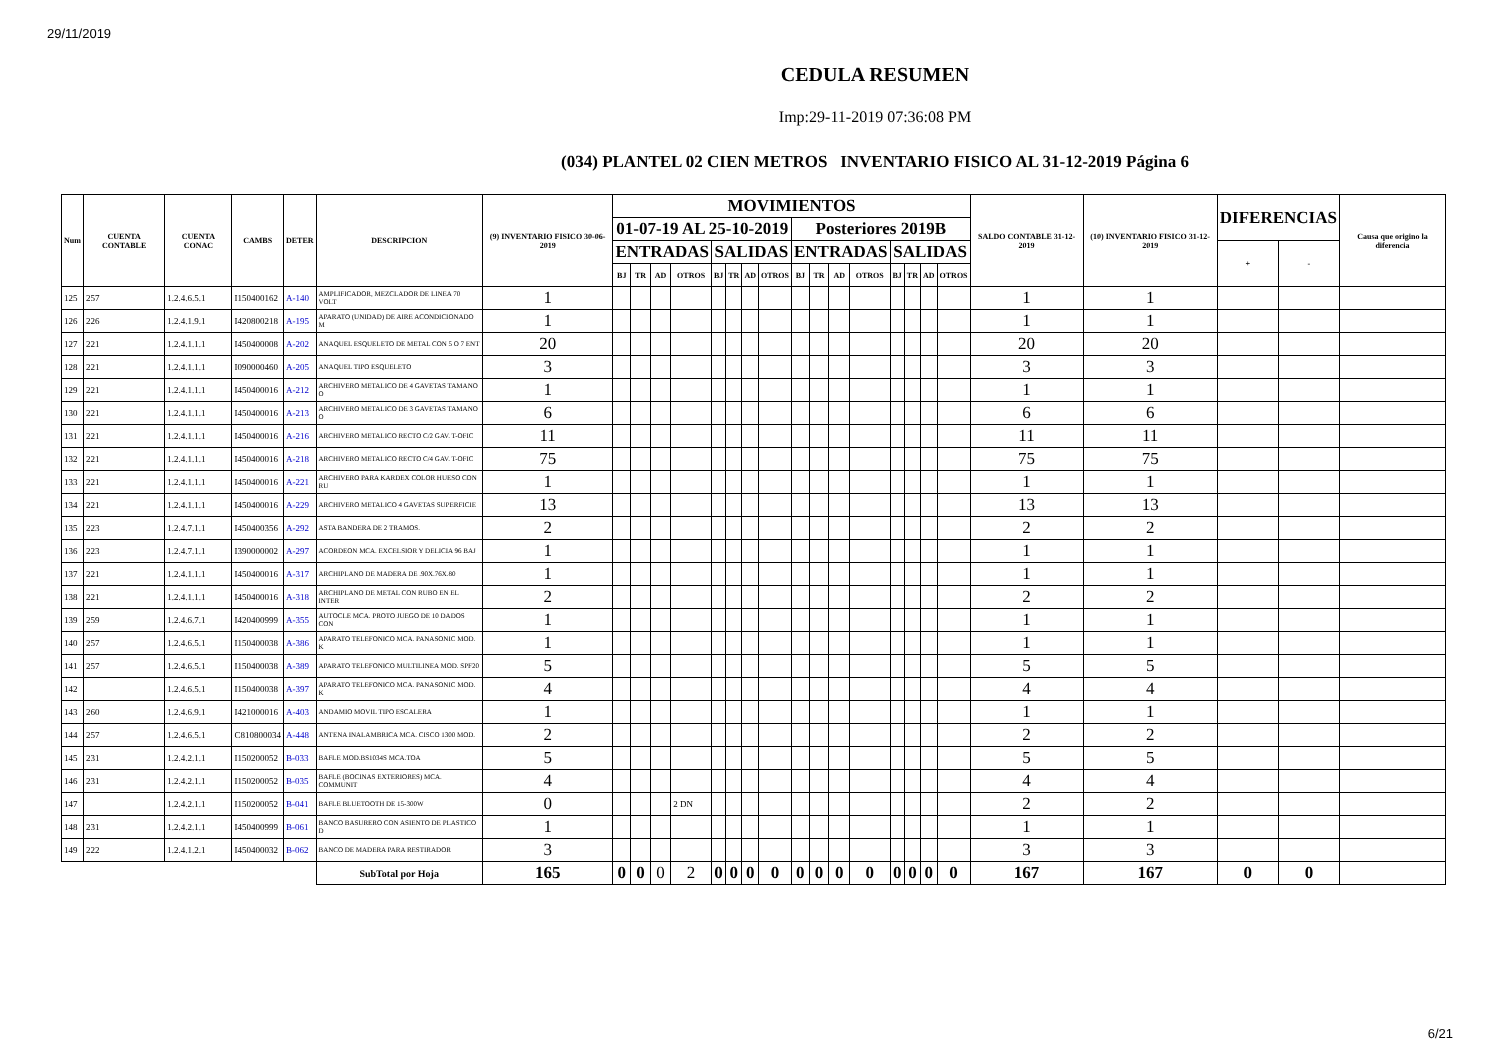29/11/2019
CEDULA RESUMEN
Imp:29-11-2019 07:36:08 PM
(034) PLANTEL 02 CIEN METROS INVENTARIO FISICO AL 31-12-2019 Página 6
| Num | CUENTA CONTABLE | CUENTA CONAC | CAMBS | DETER | DESCRIPCION | (9) INVENTARIO FISICO 30-06-2019 | MOVIMIENTOS | | | | | | | | | | | | | | | | SALDO CONTABLE 31-12-2019 | (10) INVENTARIO FISICO 31-12-2019 | DIFERENCIAS | | Causa que origino la diferencia |
| --- | --- | --- | --- | --- | --- | --- | --- | --- | --- | --- | --- | --- | --- | --- | --- | --- | --- | --- | --- | --- | --- | --- | --- | --- | --- | --- | --- |
| | | | | | | | 01-07-19 AL 25-10-2019 | | | | | | | | Posteriores 2019B | | | | | | | | | | | | |
| | | | | | | | ENTRADAS | | | | SALIDAS | | | | ENTRADAS | | | | SALIDAS | | | | | | + | - | |
| | | | | | | | BJ | TR | AD | OTROS | BJ | TR | AD | OTROS | BJ | TR | AD | OTROS | BJ | TR | AD | OTROS | | | | | |
| 125 | 257 | 1.2.4.6.5.1 | I150400162 | A-140 | AMPLIFICADOR, MEZCLADOR DE LINEA 70 VOLT | 1 | | | | | | | | | | | | | | | | | 1 | 1 | | | |
| 126 | 226 | 1.2.4.1.9.1 | I420800218 | A-195 | APARATO (UNIDAD) DE AIRE ACONDICIONADO M | 1 | | | | | | | | | | | | | | | | | 1 | 1 | | | |
| 127 | 221 | 1.2.4.1.1.1 | I450400008 | A-202 | ANAQUEL ESQUELETO DE METAL CON 5 O 7 ENT | 20 | | | | | | | | | | | | | | | | | 20 | 20 | | | |
| 128 | 221 | 1.2.4.1.1.1 | I090000460 | A-205 | ANAQUEL TIPO ESQUELETO | 3 | | | | | | | | | | | | | | | | | 3 | 3 | | | |
| 129 | 221 | 1.2.4.1.1.1 | I450400016 | A-212 | ARCHIVERO METALICO DE 4 GAVETAS TAMANO O | 1 | | | | | | | | | | | | | | | | | 1 | 1 | | | |
| 130 | 221 | 1.2.4.1.1.1 | I450400016 | A-213 | ARCHIVERO METALICO DE 3 GAVETAS TAMANO O | 6 | | | | | | | | | | | | | | | | | 6 | 6 | | | |
| 131 | 221 | 1.2.4.1.1.1 | I450400016 | A-216 | ARCHIVERO METALICO RECTO C/2 GAV. T-OFIC | 11 | | | | | | | | | | | | | | | | | 11 | 11 | | | |
| 132 | 221 | 1.2.4.1.1.1 | I450400016 | A-218 | ARCHIVERO METALICO RECTO C/4 GAV. T-OFIC | 75 | | | | | | | | | | | | | | | | | 75 | 75 | | | |
| 133 | 221 | 1.2.4.1.1.1 | I450400016 | A-221 | ARCHIVERO PARA KARDEX COLOR HUESO CON RU | 1 | | | | | | | | | | | | | | | | | 1 | 1 | | | |
| 134 | 221 | 1.2.4.1.1.1 | I450400016 | A-229 | ARCHIVERO METALICO 4 GAVETAS SUPERFICIE | 13 | | | | | | | | | | | | | | | | | 13 | 13 | | | |
| 135 | 223 | 1.2.4.7.1.1 | I450400356 | A-292 | ASTA BANDERA DE 2 TRAMOS. | 2 | | | | | | | | | | | | | | | | | 2 | 2 | | | |
| 136 | 223 | 1.2.4.7.1.1 | I390000002 | A-297 | ACORDEON MCA. EXCELSIOR Y DELICIA 96 BAJ | 1 | | | | | | | | | | | | | | | | | 1 | 1 | | | |
| 137 | 221 | 1.2.4.1.1.1 | I450400016 | A-317 | ARCHIPLANO DE MADERA DE .90X.76X.80 | 1 | | | | | | | | | | | | | | | | | 1 | 1 | | | |
| 138 | 221 | 1.2.4.1.1.1 | I450400016 | A-318 | ARCHIPLANO DE METAL CON RUBO EN EL INTER | 2 | | | | | | | | | | | | | | | | | 2 | 2 | | | |
| 139 | 259 | 1.2.4.6.7.1 | I420400999 | A-355 | AUTOCLE MCA. PROTO JUEGO DE 10 DADOS CON | 1 | | | | | | | | | | | | | | | | | 1 | 1 | | | |
| 140 | 257 | 1.2.4.6.5.1 | I150400038 | A-386 | APARATO TELEFONICO MCA. PANASONIC MOD. K | 1 | | | | | | | | | | | | | | | | | 1 | 1 | | | |
| 141 | 257 | 1.2.4.6.5.1 | I150400038 | A-389 | APARATO TELEFONICO MULTILINEA MOD. SPF20 | 5 | | | | | | | | | | | | | | | | | 5 | 5 | | | |
| 142 | | 1.2.4.6.5.1 | I150400038 | A-397 | APARATO TELEFONICO MCA. PANASONIC MOD. K | 4 | | | | | | | | | | | | | | | | | 4 | 4 | | | |
| 143 | 260 | 1.2.4.6.9.1 | I421000016 | A-403 | ANDAMIO MOVIL TIPO ESCALERA | 1 | | | | | | | | | | | | | | | | | 1 | 1 | | | |
| 144 | 257 | 1.2.4.6.5.1 | C810800034 | A-448 | ANTENA INALAMBRICA MCA. CISCO 1300 MOD. | 2 | | | | | | | | | | | | | | | | | 2 | 2 | | | |
| 145 | 231 | 1.2.4.2.1.1 | I150200052 | B-033 | BAFLE MOD.BS1034S MCA.TOA | 5 | | | | | | | | | | | | | | | | | 5 | 5 | | | |
| 146 | 231 | 1.2.4.2.1.1 | I150200052 | B-035 | BAFLE (BOCINAS EXTERIORES) MCA. COMMUNIT | 4 | | | | | | | | | | | | | | | | | 4 | 4 | | | |
| 147 | | 1.2.4.2.1.1 | I150200052 | B-041 | BAFLE BLUETOOTH DE 15-300W | 0 | | | | 2 DN | | | | | | | | | | | | | 2 | 2 | | | |
| 148 | 231 | 1.2.4.2.1.1 | I450400999 | B-061 | BANCO BASURERO CON ASIENTO DE PLASTICO D | 1 | | | | | | | | | | | | | | | | | 1 | 1 | | | |
| 149 | 222 | 1.2.4.1.2.1 | I450400032 | B-062 | BANCO DE MADERA PARA RESTIRADOR | 3 | | | | | | | | | | | | | | | | | 3 | 3 | | | |
| | | | | | SubTotal por Hoja | 165 | 0 | 0 | 0 | 2 | 0 | 0 | 0 | 0 | 0 | 0 | 0 | 0 | 0 | 0 | 0 | 0 | 167 | 167 | 0 | 0 | |
6/21